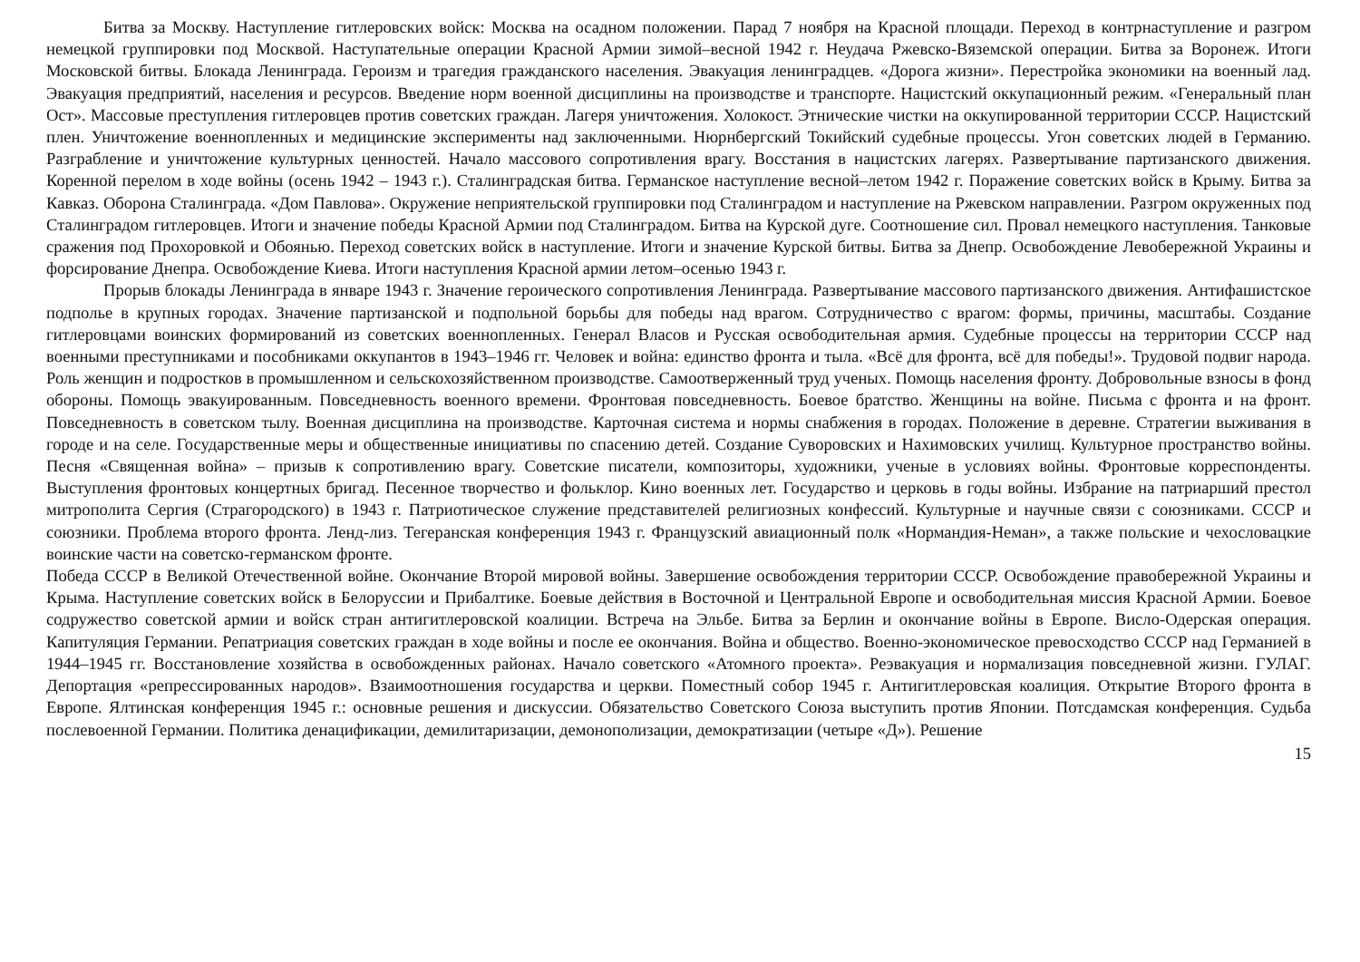Битва за Москву. Наступление гитлеровских войск: Москва на осадном положении. Парад 7 ноября на Красной площади. Переход в контрнаступление и разгром немецкой группировки под Москвой. Наступательные операции Красной Армии зимой–весной 1942 г. Неудача Ржевско-Вяземской операции. Битва за Воронеж. Итоги Московской битвы. Блокада Ленинграда. Героизм и трагедия гражданского населения. Эвакуация ленинградцев. «Дорога жизни». Перестройка экономики на военный лад. Эвакуация предприятий, населения и ресурсов. Введение норм военной дисциплины на производстве и транспорте. Нацистский оккупационный режим. «Генеральный план Ост». Массовые преступления гитлеровцев против советских граждан. Лагеря уничтожения. Холокост. Этнические чистки на оккупированной территории СССР. Нацистский плен. Уничтожение военнопленных и медицинские эксперименты над заключенными. Нюрнбергский Токийский судебные процессы. Угон советских людей в Германию. Разграбление и уничтожение культурных ценностей. Начало массового сопротивления врагу. Восстания в нацистских лагерях. Развертывание партизанского движения. Коренной перелом в ходе войны (осень 1942 – 1943 г.). Сталинградская битва. Германское наступление весной–летом 1942 г. Поражение советских войск в Крыму. Битва за Кавказ. Оборона Сталинграда. «Дом Павлова». Окружение неприятельской группировки под Сталинградом и наступление на Ржевском направлении. Разгром окруженных под Сталинградом гитлеровцев. Итоги и значение победы Красной Армии под Сталинградом. Битва на Курской дуге. Соотношение сил. Провал немецкого наступления. Танковые сражения под Прохоровкой и Обоянью. Переход советских войск в наступление. Итоги и значение Курской битвы. Битва за Днепр. Освобождение Левобережной Украины и форсирование Днепра. Освобождение Киева. Итоги наступления Красной армии летом–осенью 1943 г.
Прорыв блокады Ленинграда в январе 1943 г. Значение героического сопротивления Ленинграда. Развертывание массового партизанского движения. Антифашистское подполье в крупных городах. Значение партизанской и подпольной борьбы для победы над врагом. Сотрудничество с врагом: формы, причины, масштабы. Создание гитлеровцами воинских формирований из советских военнопленных. Генерал Власов и Русская освободительная армия. Судебные процессы на территории СССР над военными преступниками и пособниками оккупантов в 1943–1946 гг. Человек и война: единство фронта и тыла. «Всё для фронта, всё для победы!». Трудовой подвиг народа. Роль женщин и подростков в промышленном и сельскохозяйственном производстве. Самоотверженный труд ученых. Помощь населения фронту. Добровольные взносы в фонд обороны. Помощь эвакуированным. Повседневность военного времени. Фронтовая повседневность. Боевое братство. Женщины на войне. Письма с фронта и на фронт. Повседневность в советском тылу. Военная дисциплина на производстве. Карточная система и нормы снабжения в городах. Положение в деревне. Стратегии выживания в городе и на селе. Государственные меры и общественные инициативы по спасению детей. Создание Суворовских и Нахимовских училищ. Культурное пространство войны. Песня «Священная война» – призыв к сопротивлению врагу. Советские писатели, композиторы, художники, ученые в условиях войны. Фронтовые корреспонденты. Выступления фронтовых концертных бригад. Песенное творчество и фольклор. Кино военных лет. Государство и церковь в годы войны. Избрание на патриарший престол митрополита Сергия (Страгородского) в 1943 г. Патриотическое служение представителей религиозных конфессий. Культурные и научные связи с союзниками. СССР и союзники. Проблема второго фронта. Ленд-лиз. Тегеранская конференция 1943 г. Французский авиационный полк «Нормандия-Неман», а также польские и чехословацкие воинские части на советско-германском фронте.
Победа СССР в Великой Отечественной войне. Окончание Второй мировой войны. Завершение освобождения территории СССР. Освобождение правобережной Украины и Крыма. Наступление советских войск в Белоруссии и Прибалтике. Боевые действия в Восточной и Центральной Европе и освободительная миссия Красной Армии. Боевое содружество советской армии и войск стран антигитлеровской коалиции. Встреча на Эльбе. Битва за Берлин и окончание войны в Европе. Висло-Одерская операция. Капитуляция Германии. Репатриация советских граждан в ходе войны и после ее окончания. Война и общество. Военно-экономическое превосходство СССР над Германией в 1944–1945 гг. Восстановление хозяйства в освобожденных районах. Начало советского «Атомного проекта». Реэвакуация и нормализация повседневной жизни. ГУЛАГ. Депортация «репрессированных народов». Взаимоотношения государства и церкви. Поместный собор 1945 г. Антигитлеровская коалиция. Открытие Второго фронта в Европе. Ялтинская конференция 1945 г.: основные решения и дискуссии. Обязательство Советского Союза выступить против Японии. Потсдамская конференция. Судьба послевоенной Германии. Политика денацификации, демилитаризации, демонополизации, демократизации (четыре «Д»). Решение
15